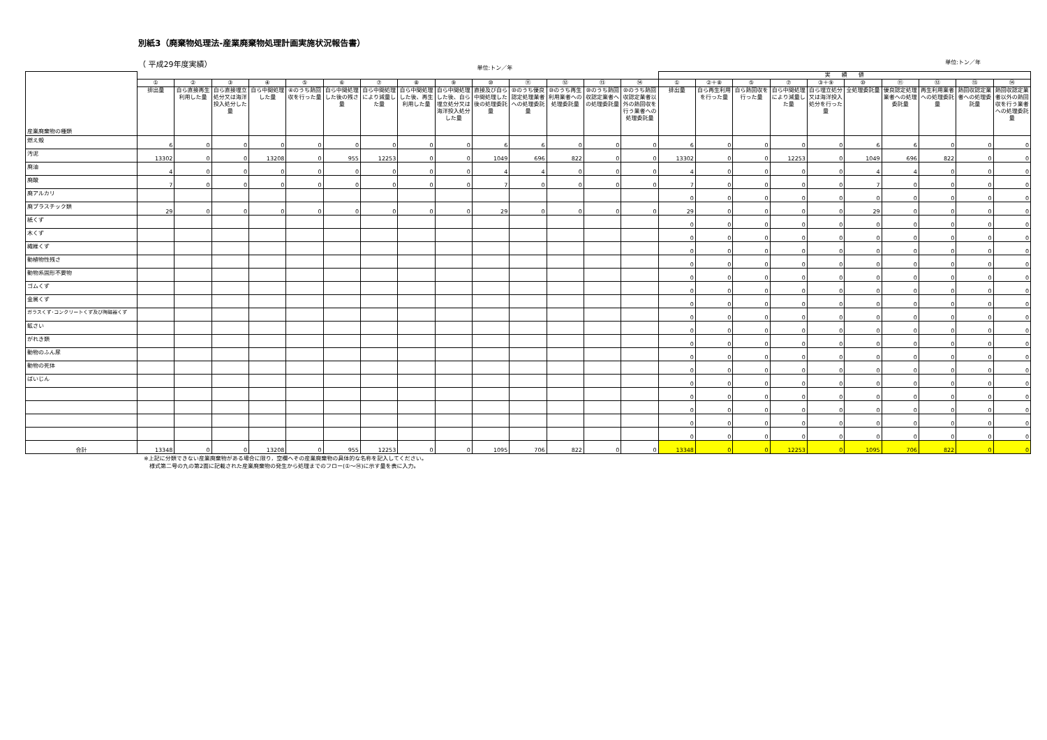別紙3（廃棄物処理法-産業廃棄物処理計画実施状況報告書）
（ 平成29年度実績） 単位:トン／年 単位:トン／年
| 産業廃棄物の種類 | | | | | | | | | | | | | | | 実 績 値 | | | | | | | | | |
| --- | --- | --- | --- | --- | --- | --- | --- | --- | --- | --- | --- | --- | --- | --- | --- | --- | --- | --- | --- | --- | --- | --- | --- | --- |
| | ① | ② | ③ | ④ | ⑤ | ⑥ | ⑦ | ⑧ | ⑨ | ⑩ | ⑪ | ⑫ | ⑬ | ⑭ | ① | ②＋⑧ | ⑤ | ⑦ | ③＋⑨ | ⑩ | ⑪ | ⑫ | ⑬ | ⑭ |
| | 排出量 | 自ら直接再生利用した量 | 自ら直接埋立処分又は海洋投入処分した量 | 自ら中間処理した量 | ④のうち熱回収を行った量 | 自ら中間処理した後の残さ量 | 自ら中間処理により減量した量 | 自ら中間処理した後、再生利用した量 | 自ら中間処理した後、自ら埋立処分又は海洋投入処分した量 | 直接及び自ら中間処理した後の処理委託量 | ⑩のうち優良認定処理業者への処理委託量 | ⑩のうち再生利用業者への処理委託量 | ⑩のうち熱回収認定業者への処理委託量 | ⑩のうち熱回収認定業者以外の熱回収を行う業者への処理委託量 | 排出量 | 自ら再生利用を行った量 | 自ら熱回収を行った量 | 自ら中間処理により減量した量 | 自ら埋立処分又は海洋投入処分を行った量 | 全処理委託量 | 優良認定処理業者への処理委託量 | 再生利用業者への処理委託量 | 熱回収認定業者への処理委託量 | 熱回収認定業者以外の熱回収を行う業者への処理委託量 |
| 燃え殻 | 6 | 0 | 0 | 0 | 0 | 0 | 0 | 0 | 0 | 6 | 6 | 0 | 0 | 0 | 6 | 0 | 0 | 0 | 0 | 6 | 6 | 0 | 0 | 0 |
| 汚泥 | 13302 | 0 | 0 | 13208 | 0 | 955 | 12253 | 0 | 0 | 1049 | 696 | 822 | 0 | 0 | 13302 | 0 | 0 | 12253 | 0 | 1049 | 696 | 822 | 0 | 0 |
| 廃油 | 4 | 0 | 0 | 0 | 0 | 0 | 0 | 0 | 0 | 4 | 4 | 0 | 0 | 0 | 4 | 0 | 0 | 0 | 0 | 4 | 4 | 0 | 0 | 0 |
| 廃酸 | 7 | 0 | 0 | 0 | 0 | 0 | 0 | 0 | 0 | 7 | 0 | 0 | 0 | 0 | 7 | 0 | 0 | 0 | 0 | 7 | 0 | 0 | 0 | 0 |
| 廃アルカリ | | | | | | | | | | | | | | | 0 | 0 | 0 | 0 | 0 | 0 | 0 | 0 | 0 | 0 |
| 廃プラスチック類 | 29 | 0 | 0 | 0 | 0 | 0 | 0 | 0 | 0 | 29 | 0 | 0 | 0 | 0 | 29 | 0 | 0 | 0 | 0 | 29 | 0 | 0 | 0 | 0 |
| 紙くず | | | | | | | | | | | | | | | 0 | 0 | 0 | 0 | 0 | 0 | 0 | 0 | 0 | 0 |
| 木くず | | | | | | | | | | | | | | | 0 | 0 | 0 | 0 | 0 | 0 | 0 | 0 | 0 | 0 |
| 繊維くず | | | | | | | | | | | | | | | 0 | 0 | 0 | 0 | 0 | 0 | 0 | 0 | 0 | 0 |
| 動植物性残さ | | | | | | | | | | | | | | | 0 | 0 | 0 | 0 | 0 | 0 | 0 | 0 | 0 | 0 |
| 動物系固形不要物 | | | | | | | | | | | | | | | 0 | 0 | 0 | 0 | 0 | 0 | 0 | 0 | 0 | 0 |
| ゴムくず | | | | | | | | | | | | | | | 0 | 0 | 0 | 0 | 0 | 0 | 0 | 0 | 0 | 0 |
| 金属くず | | | | | | | | | | | | | | | 0 | 0 | 0 | 0 | 0 | 0 | 0 | 0 | 0 | 0 |
| ガラスくず･コンクリートくず及び陶磁器くず | | | | | | | | | | | | | | | 0 | 0 | 0 | 0 | 0 | 0 | 0 | 0 | 0 | 0 |
| 鉱さい | | | | | | | | | | | | | | | 0 | 0 | 0 | 0 | 0 | 0 | 0 | 0 | 0 | 0 |
| がれき類 | | | | | | | | | | | | | | | 0 | 0 | 0 | 0 | 0 | 0 | 0 | 0 | 0 | 0 |
| 動物のふん尿 | | | | | | | | | | | | | | | 0 | 0 | 0 | 0 | 0 | 0 | 0 | 0 | 0 | 0 |
| 動物の死体 | | | | | | | | | | | | | | | 0 | 0 | 0 | 0 | 0 | 0 | 0 | 0 | 0 | 0 |
| ばいじん | | | | | | | | | | | | | | | 0 | 0 | 0 | 0 | 0 | 0 | 0 | 0 | 0 | 0 |
| | | | | | | | | | | | | | | | 0 | 0 | 0 | 0 | 0 | 0 | 0 | 0 | 0 | 0 |
| | | | | | | | | | | | | | | | 0 | 0 | 0 | 0 | 0 | 0 | 0 | 0 | 0 | 0 |
| | | | | | | | | | | | | | | | 0 | 0 | 0 | 0 | 0 | 0 | 0 | 0 | 0 | 0 |
| | | | | | | | | | | | | | | | 0 | 0 | 0 | 0 | 0 | 0 | 0 | 0 | 0 | 0 |
| 合計 | 13348 | 0 | 0 | 13208 | 0 | 955 | 12253 | 0 | 0 | 1095 | 706 | 822 | 0 | 0 | 13348 | 0 | 0 | 12253 | 0 | 1095 | 706 | 822 | 0 | 0 |
※上記に分類できない産業廃棄物がある場合に限り，空欄へその産業廃棄物の具体的な名称を記入してください。
　様式第二号の九の第2面に記載された産業廃棄物の発生から処理までのフロー(①～⑭)に示す量を表に入力。